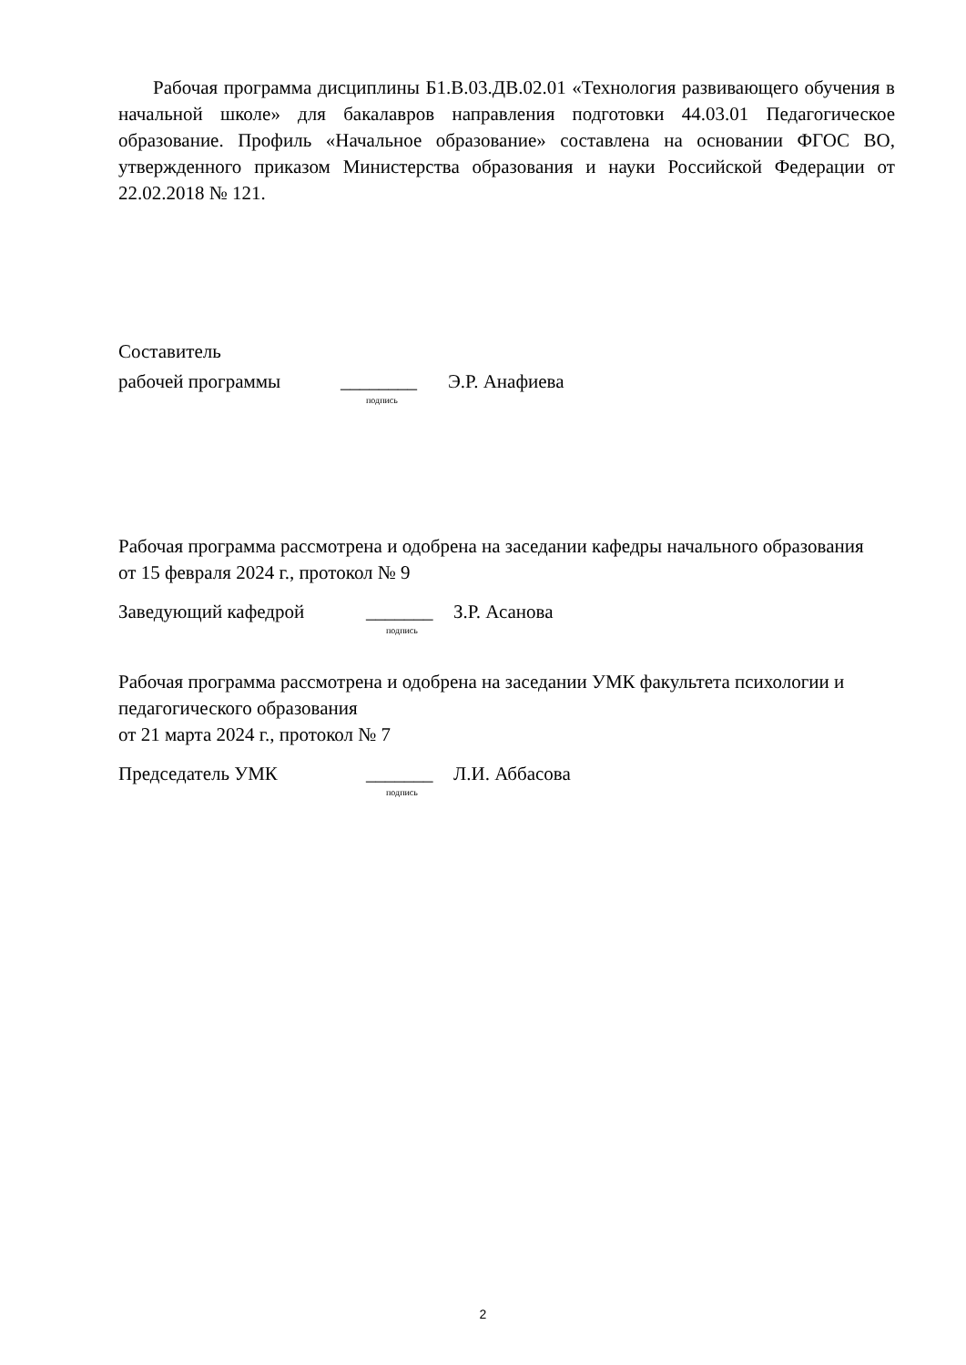Рабочая программа дисциплины Б1.В.03.ДВ.02.01 «Технология развивающего обучения в начальной школе» для бакалавров направления подготовки 44.03.01 Педагогическое образование. Профиль «Начальное образование» составлена на основании ФГОС ВО, утвержденного приказом Министерства образования и науки Российской Федерации от 22.02.2018 № 121.
Составитель
рабочей программы ________ Э.Р. Анафиева
подпись
Рабочая программа рассмотрена и одобрена на заседании кафедры начального образования
от 15 февраля 2024 г., протокол № 9
Заведующий кафедрой _______ З.Р. Асанова
подпись
Рабочая программа рассмотрена и одобрена на заседании УМК факультета психологии и педагогического образования
от 21 марта 2024 г., протокол № 7
Председатель УМК _______ Л.И. Аббасова
подпись
2